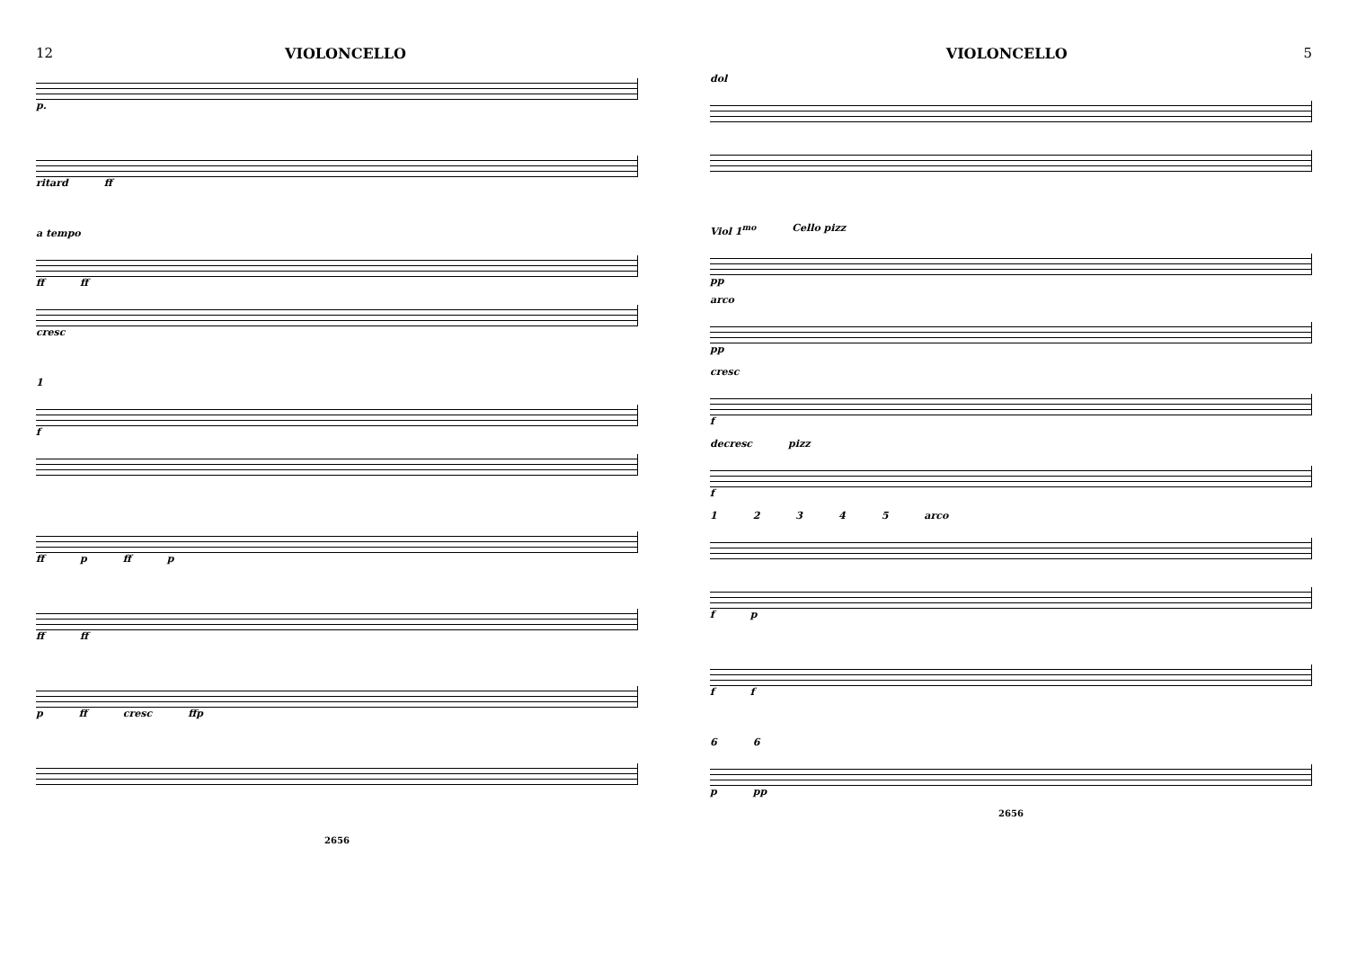12 VIOLONCELLO
p.
ritard ff
a tempo
ff ff
cresc
1
f
ff p ff p
ff ff
p ff cresc ffp
2656
VIOLONCELLO 5
dol
Viol 1<sup>mo</sup> Cello pizz
pp
arco
pp
cresc
f
decresc pizz
f
12345 arco
fp
ff
66
p pp
2656